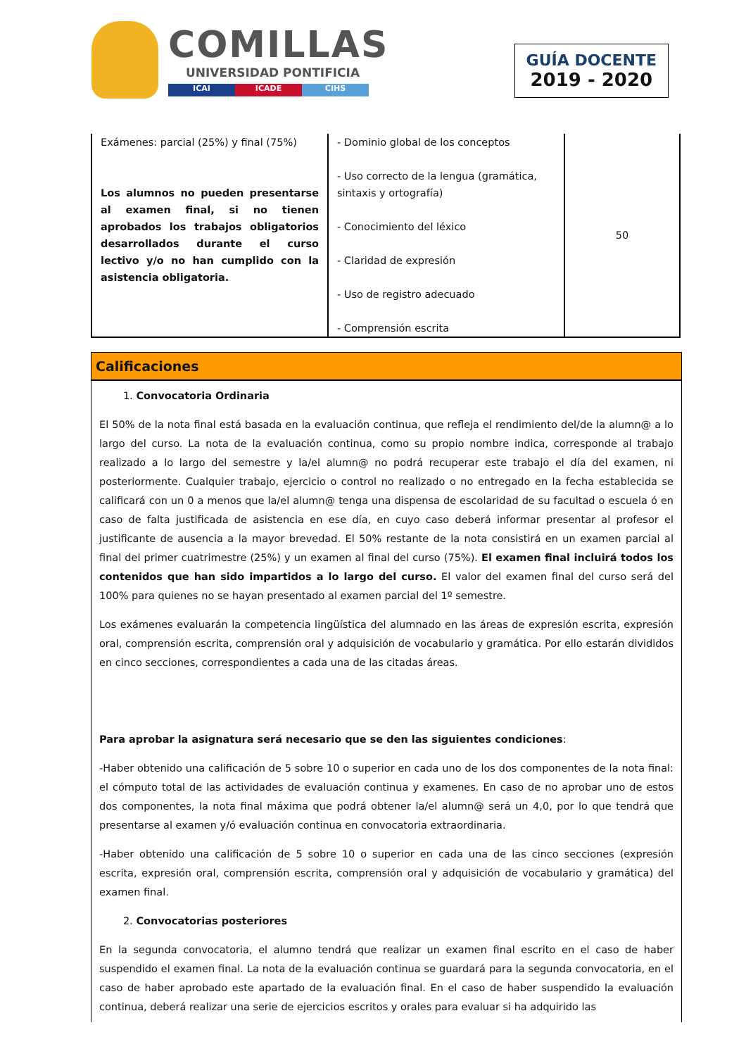COMILLAS
UNIVERSIDAD PONTIFICIA
ICAI ICADE CIHS
GUÍA DOCENTE
2019 - 2020
| Exámenes: parcial (25%) y final (75%) Los alumnos no pueden presentarse al examen final, si no tienen aprobados los trabajos obligatorios desarrollados durante el curso lectivo y/o no han cumplido con la asistencia obligatoria. | - Dominio global de los conceptos - Uso correcto de la lengua (gramática, sintaxis y ortografía) - Conocimiento del léxico - Claridad de expresión - Uso de registro adecuado - Comprensión escrita | 50 |
Calificaciones
1. Convocatoria Ordinaria
El 50% de la nota final está basada en la evaluación continua, que refleja el rendimiento del/de la alumn@ a lo largo del curso. La nota de la evaluación continua, como su propio nombre indica, corresponde al trabajo realizado a lo largo del semestre y la/el alumn@ no podrá recuperar este trabajo el día del examen, ni posteriormente. Cualquier trabajo, ejercicio o control no realizado o no entregado en la fecha establecida se calificará con un 0 a menos que la/el alumn@ tenga una dispensa de escolaridad de su facultad o escuela ó en caso de falta justificada de asistencia en ese día, en cuyo caso deberá informar presentar al profesor el justificante de ausencia a la mayor brevedad. El 50% restante de la nota consistirá en un examen parcial al final del primer cuatrimestre (25%) y un examen al final del curso (75%). El examen final incluirá todos los contenidos que han sido impartidos a lo largo del curso. El valor del examen final del curso será del 100% para quienes no se hayan presentado al examen parcial del 1º semestre.
Los exámenes evaluarán la competencia lingüística del alumnado en las áreas de expresión escrita, expresión oral, comprensión escrita, comprensión oral y adquisición de vocabulario y gramática. Por ello estarán divididos en cinco secciones, correspondientes a cada una de las citadas áreas.
Para aprobar la asignatura será necesario que se den las siguientes condiciones:
-Haber obtenido una calificación de 5 sobre 10 o superior en cada uno de los dos componentes de la nota final: el cómputo total de las actividades de evaluación continua y examenes. En caso de no aprobar uno de estos dos componentes, la nota final máxima que podrá obtener la/el alumn@ será un 4,0, por lo que tendrá que presentarse al examen y/ó evaluación continua en convocatoria extraordinaria.
-Haber obtenido una calificación de 5 sobre 10 o superior en cada una de las cinco secciones (expresión escrita, expresión oral, comprensión escrita, comprensión oral y adquisición de vocabulario y gramática) del examen final.
2. Convocatorias posteriores
En la segunda convocatoria, el alumno tendrá que realizar un examen final escrito en el caso de haber suspendido el examen final. La nota de la evaluación continua se guardará para la segunda convocatoria, en el caso de haber aprobado este apartado de la evaluación final. En el caso de haber suspendido la evaluación continua, deberá realizar una serie de ejercicios escritos y orales para evaluar si ha adquirido las